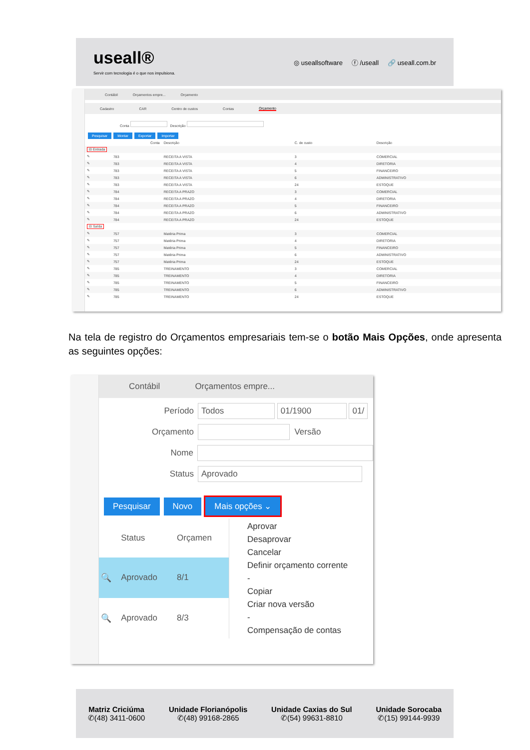useall®
Servir com tecnologia é o que nos impulsiona.
◎ useallsoftware ⓕ /useall 🔗 useall.com.br
Contábil Orçamentos empre... Orçamento
Cadastro CAR Centro de custos Contas Orçamento
Conta Descrição
Pesquisar Montar Exportar Importar
| | Conta | Descrição | C. de custo | Descrição |
| --- | --- | --- | --- | --- |
| ⊟ Entrada | | | | |
| ✎ | 783 | RECEITA A VISTA | 3 | COMERCIAL |
| ✎ | 783 | RECEITA A VISTA | 4 | DIRETORIA |
| ✎ | 783 | RECEITA A VISTA | 5 | FINANCEIRO |
| ✎ | 783 | RECEITA A VISTA | 6 | ADMINISTRATIVO |
| ✎ | 783 | RECEITA A VISTA | 24 | ESTOQUE |
| ✎ | 784 | RECEITA A PRAZO | 3 | COMERCIAL |
| ✎ | 784 | RECEITA A PRAZO | 4 | DIRETORIA |
| ✎ | 784 | RECEITA A PRAZO | 5 | FINANCEIRO |
| ✎ | 784 | RECEITA A PRAZO | 6 | ADMINISTRATIVO |
| ✎ | 784 | RECEITA A PRAZO | 24 | ESTOQUE |
| ⊟ Saída | | | | |
| ✎ | 757 | Matéria Prima | 3 | COMERCIAL |
| ✎ | 757 | Matéria Prima | 4 | DIRETORIA |
| ✎ | 757 | Matéria Prima | 5 | FINANCEIRO |
| ✎ | 757 | Matéria Prima | 6 | ADMINISTRATIVO |
| ✎ | 757 | Matéria Prima | 24 | ESTOQUE |
| ✎ | 785 | TREINAMENTO | 3 | COMERCIAL |
| ✎ | 785 | TREINAMENTO | 4 | DIRETORIA |
| ✎ | 785 | TREINAMENTO | 5 | FINANCEIRO |
| ✎ | 785 | TREINAMENTO | 6 | ADMINISTRATIVO |
| ✎ | 785 | TREINAMENTO | 24 | ESTOQUE |
Na tela de registro do Orçamentos empresariais tem-se o botão Mais Opções, onde apresenta as seguintes opções:
Contábil Orçamentos empre...
Período Todos 01/1900 01/
Orçamento Versão
Nome
Status Aprovado
Pesquisar Novo Mais opções ⌄
| | Status | Orçamen |
| --- | --- | --- |
| 🔍 | Aprovado | 8/1 |
| 🔍 | Aprovado | 8/3 |
Aprovar
Desaprovar
Cancelar
Definir orçamento corrente
-
Copiar
Criar nova versão
-
Compensação de contas
Matriz Criciúma
✆(48) 3411-0600
Unidade Florianópolis
✆(48) 99168-2865
Unidade Caxias do Sul
✆(54) 99631-8810
Unidade Sorocaba
✆(15) 99144-9939